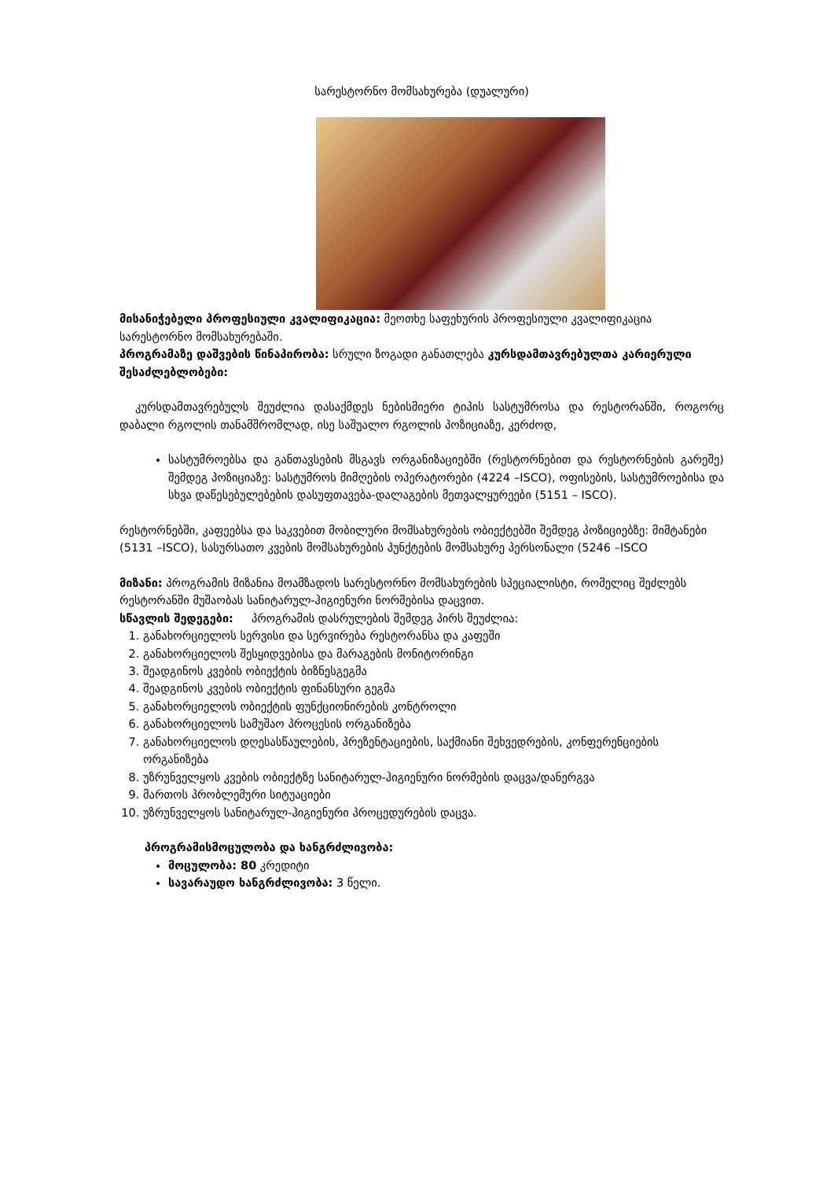სარესტორნო მომსახურება (დუალური)
მისანიჭებელი პროფესიული კვალიფიკაცია: მეოთხე საფეხურის პროფესიული კვალიფიკაცია სარესტორნო მომსახურებაში.
პროგრამაზე დაშვების წინაპირობა: სრული ზოგადი განათლება კურსდამთავრებულთა კარიერული შესაძლებლობები:
კურსდამთავრებულს შეუძლია დასაქმდეს ნებისმიერი ტიპის სასტუმროსა და რესტორანში, როგორც დაბალი რგოლის თანამშრომლად, ისე საშუალო რგოლის პოზიციაზე, კერძოდ,
სასტუმროებსა და განთავსების მსგავს ორგანიზაციებში (რესტორნებით და რესტორნების გარეშე) შემდეგ პოზიციაზე: სასტუმროს მიმღების ოპერატორები (4224 –ISCO), ოფისების, სასტუმროებისა და სხვა დაწესებულებების დასუფთავება-დალაგების მეთვალყურეები (5151 – ISCO).
რესტორნებში, კაფეებსა და საკვებით მობილური მომსახურების ობიექტებში შემდეგ პოზიციებზე: მიმტანები (5131 –ISCO), სასურსათო კვების მომსახურების პუნქტების მომსახურე პერსონალი (5246 –ISCO
მიზანი: პროგრამის მიზანია მოამზადოს სარესტორნო მომსახურების სპეციალისტი, რომელიც შეძლებს რესტორანში მუშაობას სანიტარულ-ჰიგიენური ნორმებისა დაცვით.
სწავლის შედეგები: პროგრამის დასრულების შემდეგ პირს შეუძლია:
1. განახორციელოს სერვისი და სერვირება რესტორანსა და კაფეში
2. განახორციელოს შესყიდვებისა და მარაგების მონიტორინგი
3. შეადგინოს კვების ობიექტის ბიზნესგეგმა
4. შეადგინოს კვების ობიექტის ფინანსური გეგმა
5. განახორციელოს ობიექტის ფუნქციონირების კონტროლი
6. განახორციელოს სამუშაო პროცესის ორგანიზება
7. განახორციელოს დღესასწაულების, პრეზენტაციების, საქმიანი შეხვედრების, კონფერენციების ორგანიზება
8. უზრუნველყოს კვების ობიექტზე სანიტარულ-ჰიგიენური ნორმების დაცვა/დანერგვა
9. მართოს პრობლემური სიტუაციები
10. უზრუნველყოს სანიტარულ-ჰიგიენური პროცედურების დაცვა.
პროგრამისმოცულობა და ხანგრძლივობა:
მოცულობა: 80 კრედიტი
სავარაუდო ხანგრძლივობა: 3 წელი.